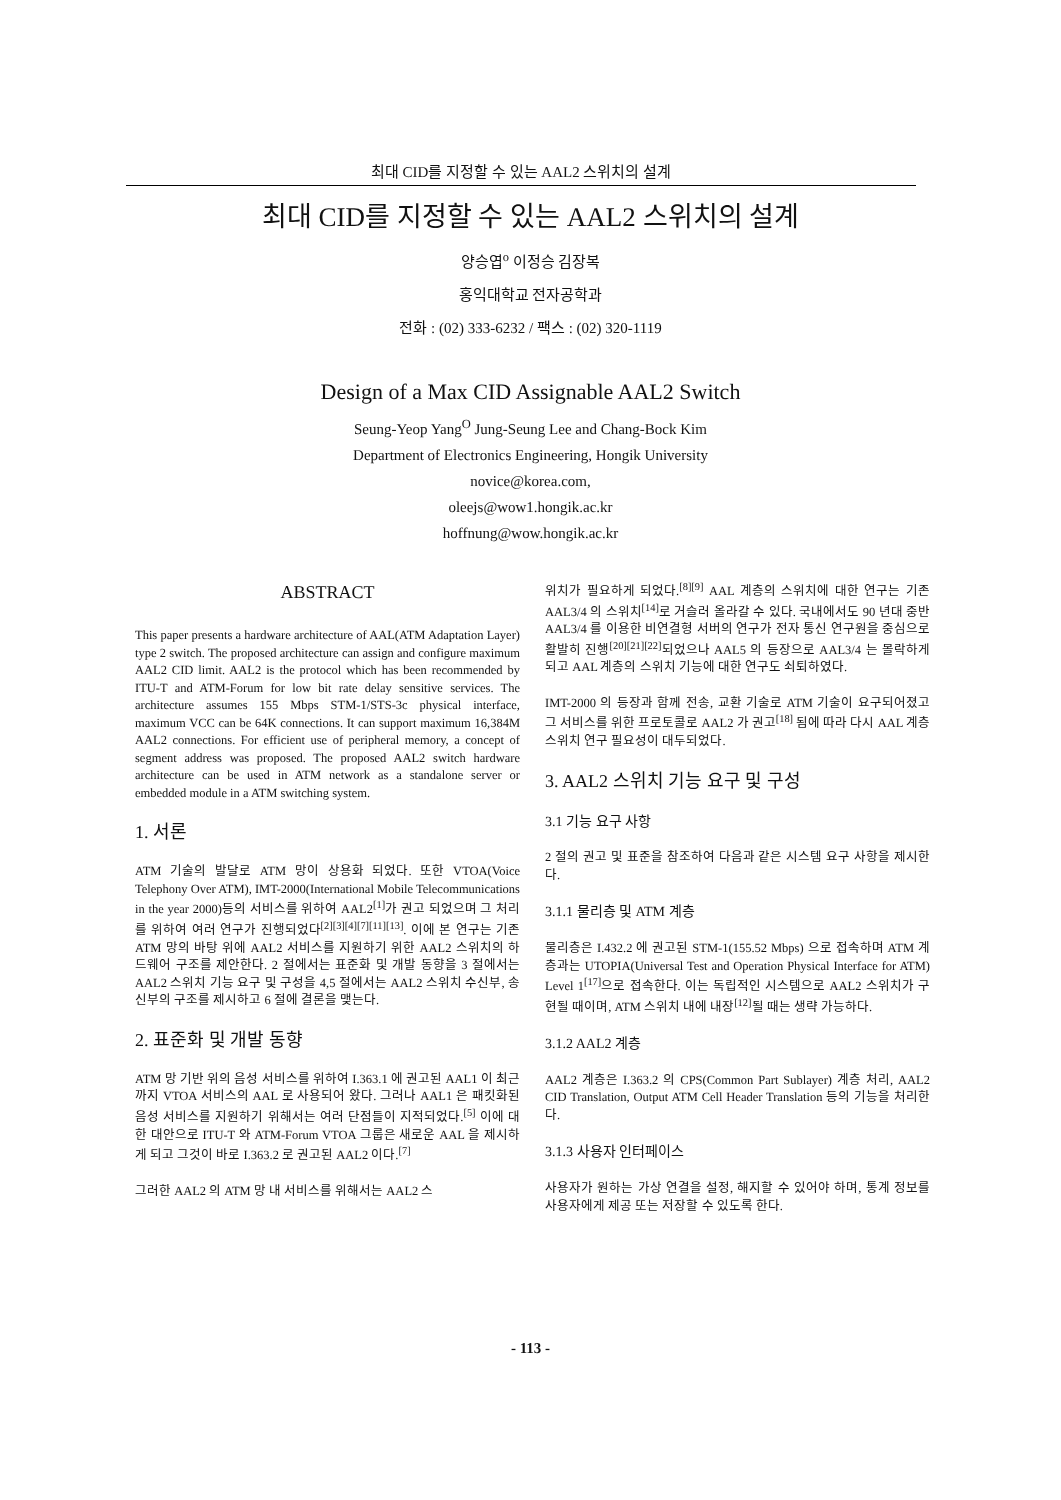최대 CID를 지정할 수 있는 AAL2 스위치의 설계
최대 CID를 지정할 수 있는 AAL2 스위치의 설계
양승엽<sup>o</sup> 이정승 김장복
홍익대학교 전자공학과
전화 : (02) 333-6232 / 팩스 : (02) 320-1119
Design of a Max CID Assignable AAL2 Switch
Seung-Yeop Yang<sup>O</sup> Jung-Seung Lee and Chang-Bock Kim
Department of Electronics Engineering, Hongik University
novice@korea.com,
oleejs@wow1.hongik.ac.kr
hoffnung@wow.hongik.ac.kr
ABSTRACT
This paper presents a hardware architecture of AAL(ATM Adaptation Layer) type 2 switch. The proposed architecture can assign and configure maximum AAL2 CID limit. AAL2 is the protocol which has been recommended by ITU-T and ATM-Forum for low bit rate delay sensitive services. The architecture assumes 155 Mbps STM-1/STS-3c physical interface, maximum VCC can be 64K connections. It can support maximum 16,384M AAL2 connections. For efficient use of peripheral memory, a concept of segment address was proposed. The proposed AAL2 switch hardware architecture can be used in ATM network as a standalone server or embedded module in a ATM switching system.
1. 서론
ATM 기술의 발달로 ATM 망이 상용화 되었다. 또한 VTOA(Voice Telephony Over ATM), IMT-2000(International Mobile Telecommunications in the year 2000)등의 서비스를 위하여 AAL2<sup>[1]</sup>가 권고 되었으며 그 처리를 위하여 여러 연구가 진행되었다<sup>[2][3][4][7][11][13]</sup>. 이에 본 연구는 기존 ATM 망의 바탕 위에 AAL2 서비스를 지원하기 위한 AAL2 스위치의 하드웨어 구조를 제안한다. 2 절에서는 표준화 및 개발 동향을 3 절에서는 AAL2 스위치 기능 요구 및 구성을 4,5 절에서는 AAL2 스위치 수신부, 송신부의 구조를 제시하고 6 절에 결론을 맺는다.
2. 표준화 및 개발 동향
ATM 망 기반 위의 음성 서비스를 위하여 I.363.1 에 권고된 AAL1 이 최근까지 VTOA 서비스의 AAL 로 사용되어 왔다. 그러나 AAL1 은 패킷화된 음성 서비스를 지원하기 위해서는 여러 단점들이 지적되었다.<sup>[5]</sup> 이에 대한 대안으로 ITU-T 와 ATM-Forum VTOA 그룹은 새로운 AAL 을 제시하게 되고 그것이 바로 I.363.2 로 권고된 AAL2 이다.<sup>[7]</sup>
그러한 AAL2 의 ATM 망 내 서비스를 위해서는 AAL2 스
위치가 필요하게 되었다.<sup>[8][9]</sup> AAL 계층의 스위치에 대한 연구는 기존 AAL3/4 의 스위치<sup>[14]</sup>로 거슬러 올라갈 수 있다. 국내에서도 90 년대 중반 AAL3/4 를 이용한 비연결형 서버의 연구가 전자 통신 연구원을 중심으로 활발히 진행<sup>[20][21][22]</sup>되었으나 AAL5 의 등장으로 AAL3/4 는 몰락하게 되고 AAL 계층의 스위치 기능에 대한 연구도 쇠퇴하였다.
IMT-2000 의 등장과 함께 전송, 교환 기술로 ATM 기술이 요구되어졌고 그 서비스를 위한 프로토콜로 AAL2 가 권고<sup>[18]</sup> 됨에 따라 다시 AAL 계층 스위치 연구 필요성이 대두되었다.
3. AAL2 스위치 기능 요구 및 구성
3.1 기능 요구 사항
2 절의 권고 및 표준을 참조하여 다음과 같은 시스템 요구 사항을 제시한다.
3.1.1 물리층 및 ATM 계층
물리층은 I.432.2 에 권고된 STM-1(155.52 Mbps) 으로 접속하며 ATM 계층과는 UTOPIA(Universal Test and Operation Physical Interface for ATM) Level 1<sup>[17]</sup>으로 접속한다. 이는 독립적인 시스템으로 AAL2 스위치가 구현될 때이며, ATM 스위치 내에 내장<sup>[12]</sup>될 때는 생략 가능하다.
3.1.2 AAL2 계층
AAL2 계층은 I.363.2 의 CPS(Common Part Sublayer) 계층 처리, AAL2 CID Translation, Output ATM Cell Header Translation 등의 기능을 처리한다.
3.1.3 사용자 인터페이스
사용자가 원하는 가상 연결을 설정, 해지할 수 있어야 하며, 통계 정보를 사용자에게 제공 또는 저장할 수 있도록 한다.
- 113 -